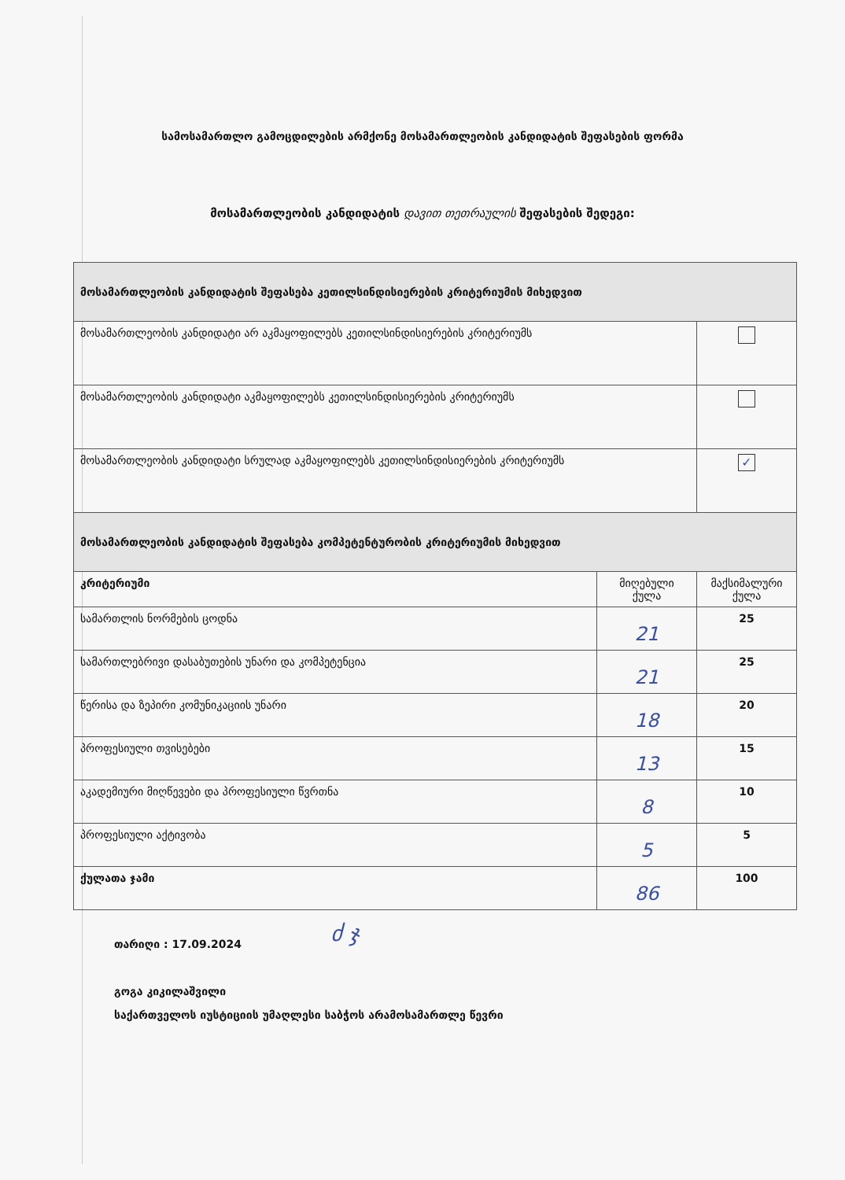სამოსამართლო გამოცდილების არმქონე მოსამართლეობის კანდიდატის შეფასების ფორმა
მოსამართლეობის კანდიდატის დავით თეთრაულის შეფასების შედეგი:
| მოსამართლეობის კანდიდატის შეფასება კეთილსინდისიერების კრიტერიუმის მიხედვით | | |
| მოსამართლეობის კანდიდატი არ აკმაყოფილებს კეთილსინდისიერების კრიტერიუმს | | |
| მოსამართლეობის კანდიდატი აკმაყოფილებს კეთილსინდისიერების კრიტერიუმს | | |
| მოსამართლეობის კანდიდატი სრულად აკმაყოფილებს კეთილსინდისიერების კრიტერიუმს | | ✓ |
| მოსამართლეობის კანდიდატის შეფასება კომპეტენტურობის კრიტერიუმის მიხედვით | | |
| კრიტერიუმი | მიღებული ქულა | მაქსიმალური ქულა |
| სამართლის ნორმების ცოდნა | 21 | 25 |
| სამართლებრივი დასაბუთების უნარი და კომპეტენცია | 21 | 25 |
| წერისა და ზეპირი კომუნიკაციის უნარი | 18 | 20 |
| პროფესიული თვისებები | 13 | 15 |
| აკადემიური მიღწევები და პროფესიული წვრთნა | 8 | 10 |
| პროფესიული აქტივობა | 5 | 5 |
| ქულათა ჯამი | 86 | 100 |
ძ ჯ
თარიღი : 17.09.2024
გოგა კიკილაშვილი
საქართველოს იუსტიციის უმაღლესი საბჭოს არამოსამართლე წევრი